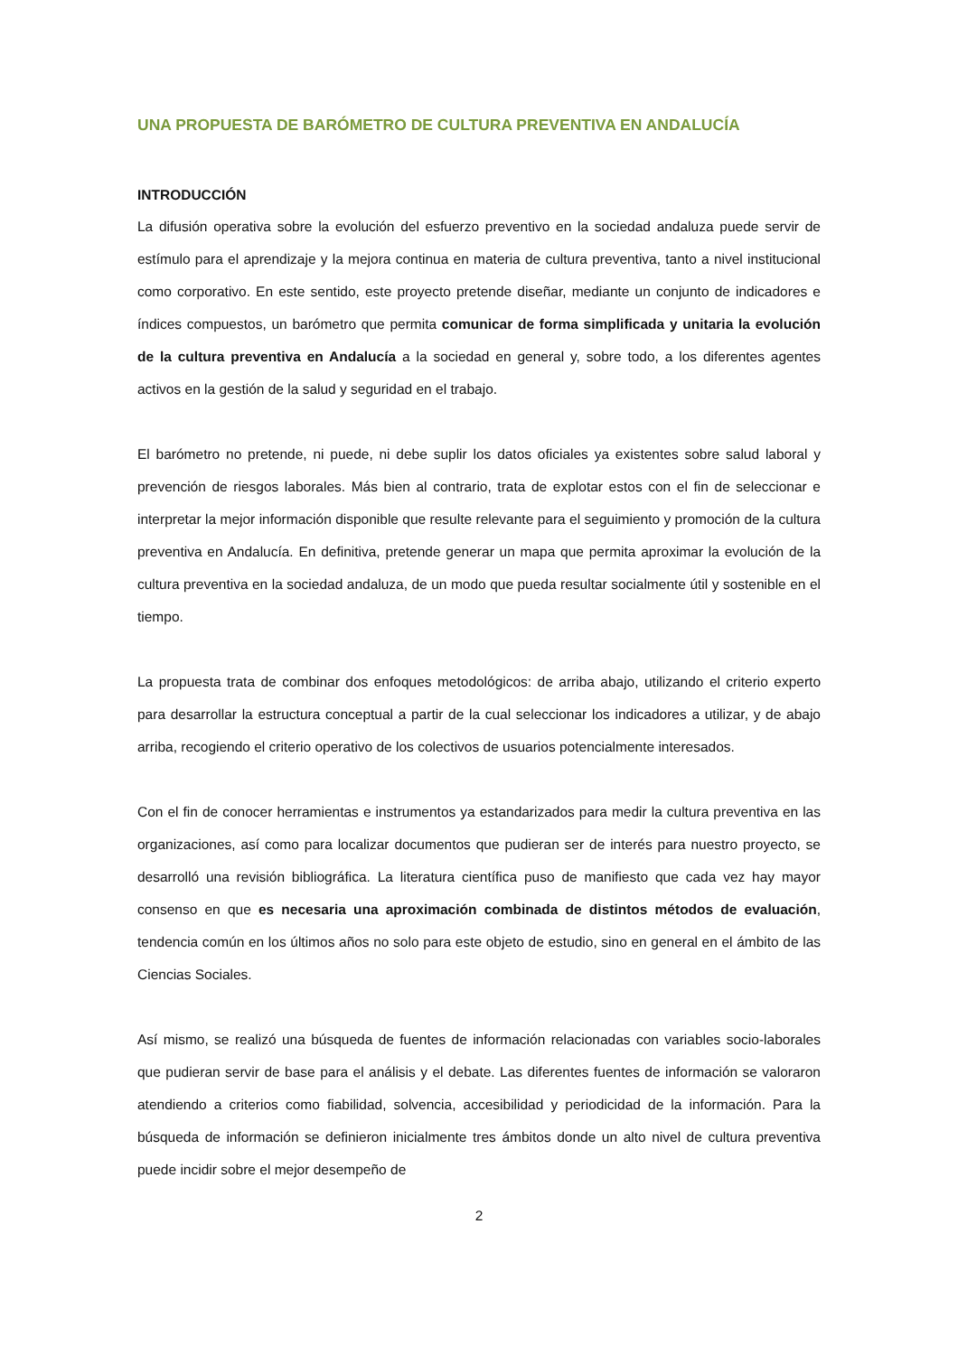UNA PROPUESTA DE BARÓMETRO DE CULTURA PREVENTIVA EN ANDALUCÍA
INTRODUCCIÓN
La difusión operativa sobre la evolución del esfuerzo preventivo en la sociedad andaluza puede servir de estímulo para el aprendizaje y la mejora continua en materia de cultura preventiva, tanto a nivel institucional como corporativo. En este sentido, este proyecto pretende diseñar, mediante un conjunto de indicadores e índices compuestos, un barómetro que permita comunicar de forma simplificada y unitaria la evolución de la cultura preventiva en Andalucía a la sociedad en general y, sobre todo, a los diferentes agentes activos en la gestión de la salud y seguridad en el trabajo.
El barómetro no pretende, ni puede, ni debe suplir los datos oficiales ya existentes sobre salud laboral y prevención de riesgos laborales. Más bien al contrario, trata de explotar estos con el fin de seleccionar e interpretar la mejor información disponible que resulte relevante para el seguimiento y promoción de la cultura preventiva en Andalucía. En definitiva, pretende generar un mapa que permita aproximar la evolución de la cultura preventiva en la sociedad andaluza, de un modo que pueda resultar socialmente útil y sostenible en el tiempo.
La propuesta trata de combinar dos enfoques metodológicos: de arriba abajo, utilizando el criterio experto para desarrollar la estructura conceptual a partir de la cual seleccionar los indicadores a utilizar, y de abajo arriba, recogiendo el criterio operativo de los colectivos de usuarios potencialmente interesados.
Con el fin de conocer herramientas e instrumentos ya estandarizados para medir la cultura preventiva en las organizaciones, así como para localizar documentos que pudieran ser de interés para nuestro proyecto, se desarrolló una revisión bibliográfica. La literatura científica puso de manifiesto que cada vez hay mayor consenso en que es necesaria una aproximación combinada de distintos métodos de evaluación, tendencia común en los últimos años no solo para este objeto de estudio, sino en general en el ámbito de las Ciencias Sociales.
Así mismo, se realizó una búsqueda de fuentes de información relacionadas con variables socio-laborales que pudieran servir de base para el análisis y el debate. Las diferentes fuentes de información se valoraron atendiendo a criterios como fiabilidad, solvencia, accesibilidad y periodicidad de la información. Para la búsqueda de información se definieron inicialmente tres ámbitos donde un alto nivel de cultura preventiva puede incidir sobre el mejor desempeño de
2